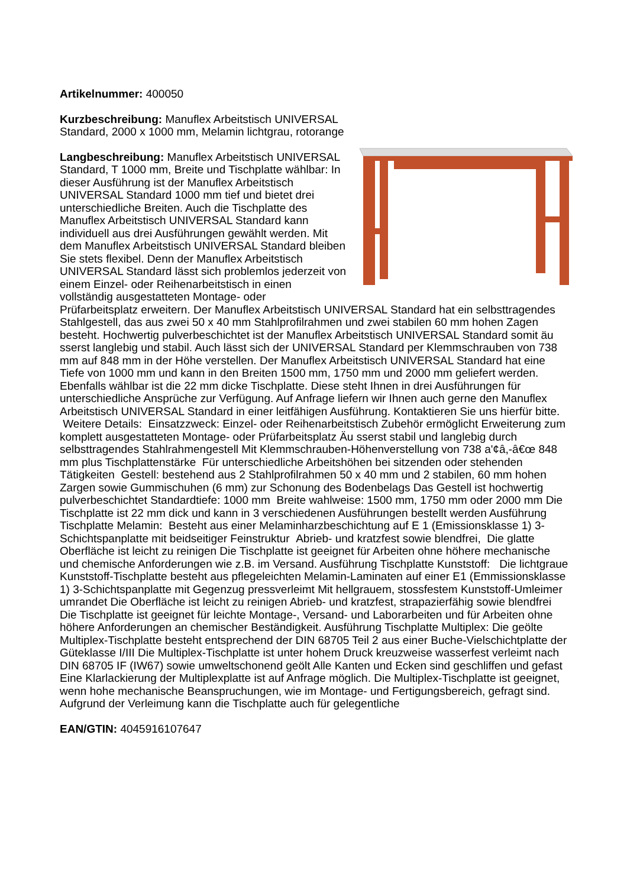Artikelnummer: 400050
Kurzbeschreibung: Manuflex Arbeitstisch UNIVERSAL Standard, 2000 x 1000 mm, Melamin lichtgrau, rotorange
Langbeschreibung: Manuflex Arbeitstisch UNIVERSAL Standard, T 1000 mm, Breite und Tischplatte wählbar: In dieser Ausführung ist der Manuflex Arbeitstisch UNIVERSAL Standard 1000 mm tief und bietet drei unterschiedliche Breiten. Auch die Tischplatte des Manuflex Arbeitstisch UNIVERSAL Standard kann individuell aus drei Ausführungen gewählt werden. Mit dem Manuflex Arbeitstisch UNIVERSAL Standard bleiben Sie stets flexibel. Denn der Manuflex Arbeitstisch UNIVERSAL Standard lässt sich problemlos jederzeit von einem Einzel- oder Reihenarbeitstisch in einen vollständig ausgestatteten Montage- oder Prüfarbeitsplatz erweitern. Der Manuflex Arbeitstisch UNIVERSAL Standard hat ein selbsttragendes Stahlgestell, das aus zwei 50 x 40 mm Stahlprofilrahmen und zwei stabilen 60 mm hohen Zagen besteht. Hochwertig pulverbeschichtet ist der Manuflex Arbeitstisch UNIVERSAL Standard somit äu sserst langlebig und stabil. Auch lässt sich der UNIVERSAL Standard per Klemmschrauben von 738 mm auf 848 mm in der Höhe verstellen. Der Manuflex Arbeitstisch UNIVERSAL Standard hat eine Tiefe von 1000 mm und kann in den Breiten 1500 mm, 1750 mm und 2000 mm geliefert werden. Ebenfalls wählbar ist die 22 mm dicke Tischplatte. Diese steht Ihnen in drei Ausführungen für unterschiedliche Ansprüche zur Verfügung. Auf Anfrage liefern wir Ihnen auch gerne den Manuflex Arbeitstisch UNIVERSAL Standard in einer leitfähigen Ausführung. Kontaktieren Sie uns hierfür bitte. Weitere Details: Einsatzzweck: Einzel- oder Reihenarbeitstisch Zubehör ermöglicht Erweiterung zum komplett ausgestatteten Montage- oder Prüfarbeitsplatz Äu sserst stabil und langlebig durch selbsttragendes Stahlrahmengestell Mit Klemmschrauben-Höhenverstellung von 738 a'¢â,-â€œ 848 mm plus Tischplattenstärke Für unterschiedliche Arbeitshöhen bei sitzenden oder stehenden Tätigkeiten Gestell: bestehend aus 2 Stahlprofilrahmen 50 x 40 mm und 2 stabilen, 60 mm hohen Zargen sowie Gummischuhen (6 mm) zur Schonung des Bodenbelags Das Gestell ist hochwertig pulverbeschichtet Standardtiefe: 1000 mm Breite wahlweise: 1500 mm, 1750 mm oder 2000 mm Die Tischplatte ist 22 mm dick und kann in 3 verschiedenen Ausführungen bestellt werden Ausführung Tischplatte Melamin: Besteht aus einer Melaminharzbeschichtung auf E 1 (Emissionsklasse 1) 3-Schichtspanplatte mit beidseitiger Feinstruktur Abrieb- und kratzfest sowie blendfrei, Die glatte Oberfläche ist leicht zu reinigen Die Tischplatte ist geeignet für Arbeiten ohne höhere mechanische und chemische Anforderungen wie z.B. im Versand. Ausführung Tischplatte Kunststoff: Die lichtgraue Kunststoff-Tischplatte besteht aus pflegeleichten Melamin-Laminaten auf einer E1 (Emmissionsklasse 1) 3-Schichtspanplatte mit Gegenzug pressverleimt Mit hellgrauem, stossfestem Kunststoff-Umleimer umrandet Die Oberfläche ist leicht zu reinigen Abrieb- und kratzfest, strapazierfähig sowie blendfrei Die Tischplatte ist geeignet für leichte Montage-, Versand- und Laborarbeiten und für Arbeiten ohne höhere Anforderungen an chemischer Beständigkeit. Ausführung Tischplatte Multiplex: Die geölte Multiplex-Tischplatte besteht entsprechend der DIN 68705 Teil 2 aus einer Buche-Vielschichtplatte der Güteklasse I/III Die Multiplex-Tischplatte ist unter hohem Druck kreuzweise wasserfest verleimt nach DIN 68705 IF (IW67) sowie umweltschonend geölt Alle Kanten und Ecken sind geschliffen und gefast Eine Klarlackierung der Multiplexplatte ist auf Anfrage möglich. Die Multiplex-Tischplatte ist geeignet, wenn hohe mechanische Beanspruchungen, wie im Montage- und Fertigungsbereich, gefragt sind. Aufgrund der Verleimung kann die Tischplatte auch für gelegentliche
EAN/GTIN: 4045916107647